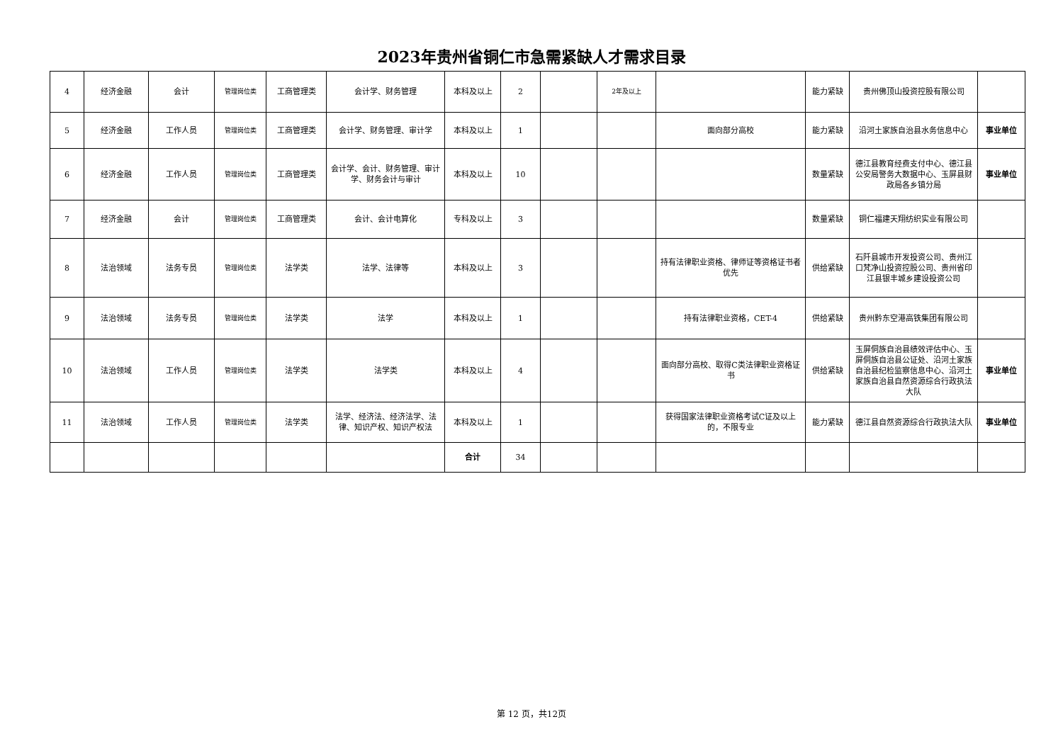2023年贵州省铜仁市急需紧缺人才需求目录
| 4 | 经济金融 | 会计 | 管理岗位类 | 工商管理类 | 会计学、财务管理 | 本科及以上 | 2 | | 2年及以上 | | 能力紧缺 | 贵州佛顶山投资控股有限公司 | |
| 5 | 经济金融 | 工作人员 | 管理岗位类 | 工商管理类 | 会计学、财务管理、审计学 | 本科及以上 | 1 | | | 面向部分高校 | 能力紧缺 | 沿河土家族自治县水务信息中心 | 事业单位 |
| 6 | 经济金融 | 工作人员 | 管理岗位类 | 工商管理类 | 会计学、会计、财务管理、审计学、财务会计与审计 | 本科及以上 | 10 | | | | 数量紧缺 | 德江县教育经费支付中心、德江县公安局警务大数据中心、玉屏县财政局各乡镇分局 | 事业单位 |
| 7 | 经济金融 | 会计 | 管理岗位类 | 工商管理类 | 会计、会计电算化 | 专科及以上 | 3 | | | | 数量紧缺 | 铜仁福建天翔纺织实业有限公司 | |
| 8 | 法治领域 | 法务专员 | 管理岗位类 | 法学类 | 法学、法律等 | 本科及以上 | 3 | | | 持有法律职业资格、律师证等资格证书者优先 | 供给紧缺 | 石阡县城市开发投资公司、贵州江口梵净山投资控股公司、贵州省印江县银丰城乡建设投资公司 | |
| 9 | 法治领域 | 法务专员 | 管理岗位类 | 法学类 | 法学 | 本科及以上 | 1 | | | 持有法律职业资格，CET-4 | 供给紧缺 | 贵州黔东空港高铁集团有限公司 | |
| 10 | 法治领域 | 工作人员 | 管理岗位类 | 法学类 | 法学类 | 本科及以上 | 4 | | | 面向部分高校、取得C类法律职业资格证书 | 供给紧缺 | 玉屏侗族自治县绩效评估中心、玉屏侗族自治县公证处、沿河土家族自治县纪检监察信息中心、沿河土家族自治县自然资源综合行政执法大队 | 事业单位 |
| 11 | 法治领域 | 工作人员 | 管理岗位类 | 法学类 | 法学、经济法、经济法学、法律、知识产权、知识产权法 | 本科及以上 | 1 | | | 获得国家法律职业资格考试C证及以上的，不限专业 | 能力紧缺 | 德江县自然资源综合行政执法大队 | 事业单位 |
| | | | | | | 合计 | 34 | | | | | | |
第 12 页，共12页